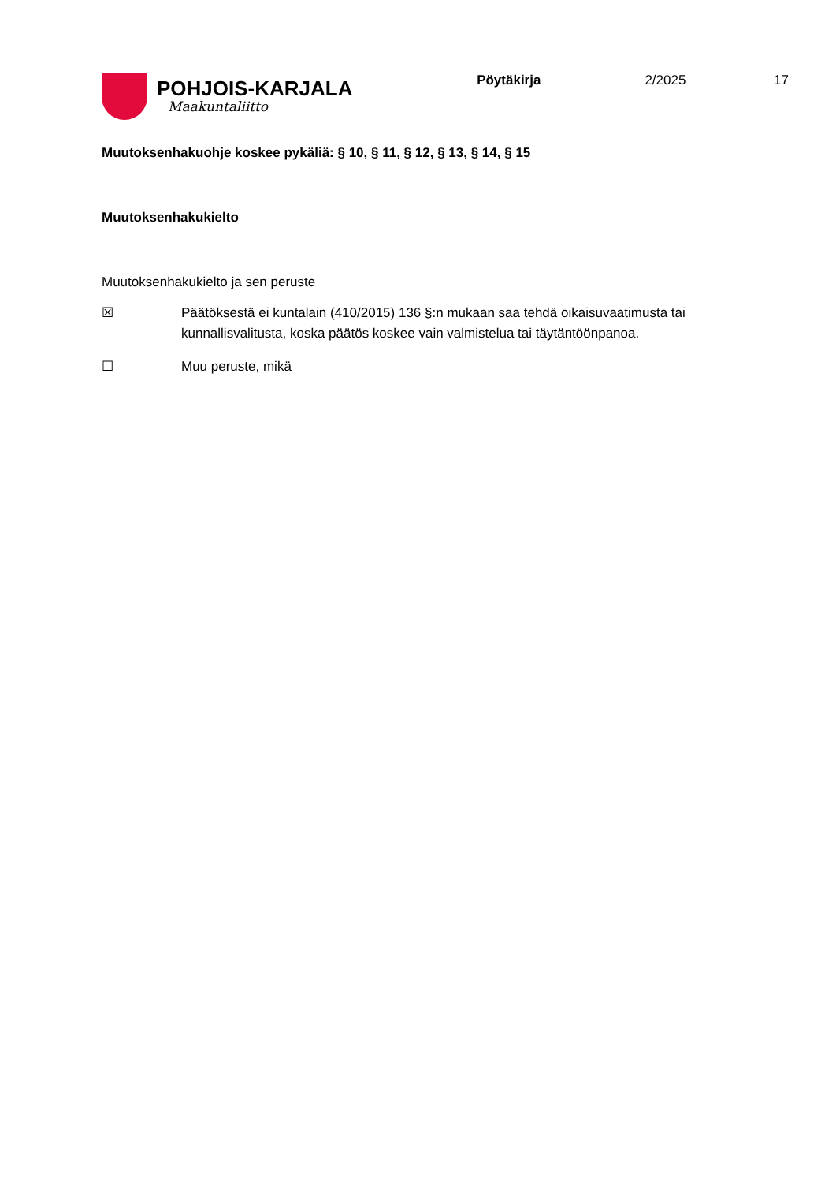POHJOIS-KARJALA
Maakuntaliitto
Pöytäkirja 2/2025 17
Muutoksenhakuohje koskee pykäliä: § 10, § 11, § 12, § 13, § 14, § 15
Muutoksenhakukielto
Muutoksenhakukielto ja sen peruste
☒ Päätöksestä ei kuntalain (410/2015) 136 §:n mukaan saa tehdä oikaisuvaatimusta tai kunnallisvalitusta, koska päätös koskee vain valmistelua tai täytäntöönpanoa.
☐ Muu peruste, mikä